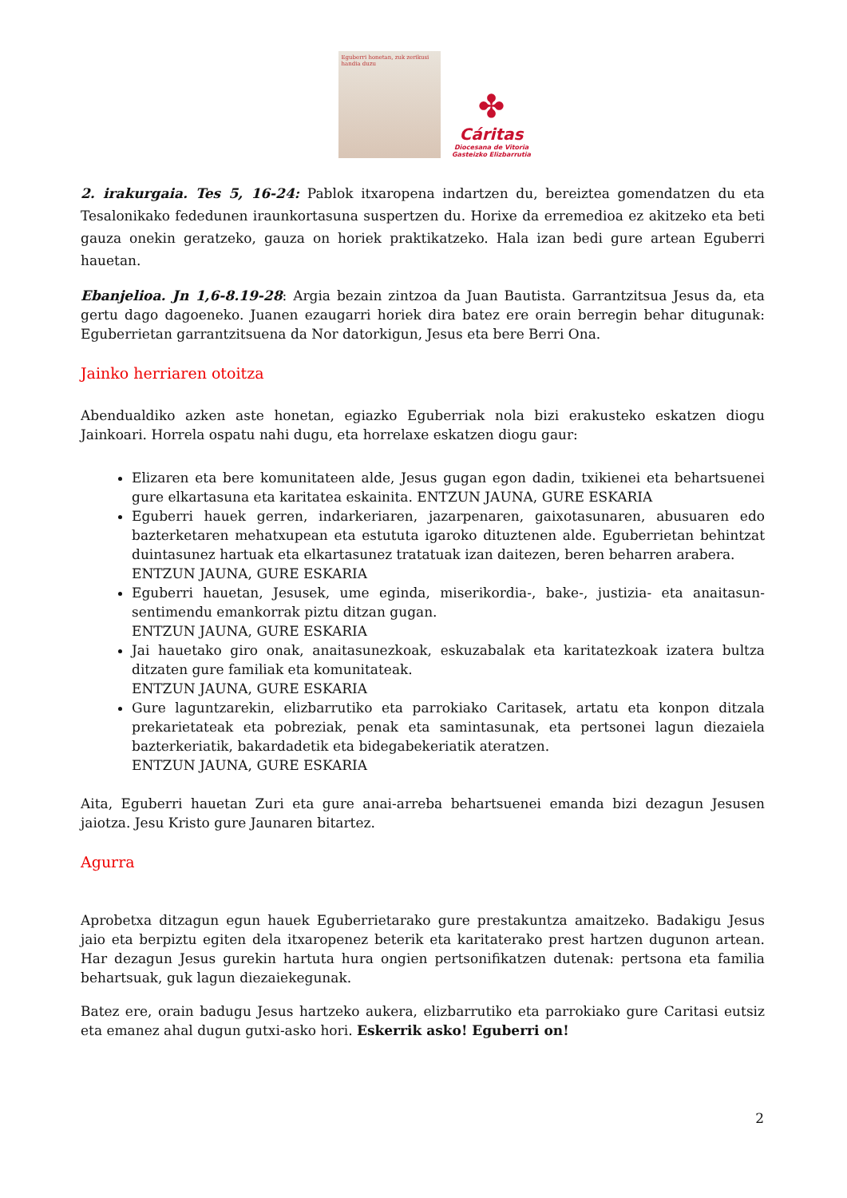Eguberri honetan, zuk zerikusi handia duzu
✤
Cáritas
Diocesana de Vitoria
Gasteizko Elizbarrutia
2. irakurgaia. Tes 5, 16-24: Pablok itxaropena indartzen du, bereiztea gomendatzen du eta Tesalonikako fededunen iraunkortasuna suspertzen du. Horixe da erremedioa ez akitzeko eta beti gauza onekin geratzeko, gauza on horiek praktikatzeko. Hala izan bedi gure artean Eguberri hauetan.
Ebanjelioa. Jn 1,6-8.19-28: Argia bezain zintzoa da Juan Bautista. Garrantzitsua Jesus da, eta gertu dago dagoeneko. Juanen ezaugarri horiek dira batez ere orain berregin behar ditugunak: Eguberrietan garrantzitsuena da Nor datorkigun, Jesus eta bere Berri Ona.
Jainko herriaren otoitza
Abendualdiko azken aste honetan, egiazko Eguberriak nola bizi erakusteko eskatzen diogu Jainkoari. Horrela ospatu nahi dugu, eta horrelaxe eskatzen diogu gaur:
Elizaren eta bere komunitateen alde, Jesus gugan egon dadin, txikienei eta behartsuenei gure elkartasuna eta karitatea eskainita. ENTZUN JAUNA, GURE ESKARIA
Eguberri hauek gerren, indarkeriaren, jazarpenaren, gaixotasunaren, abusuaren edo bazterketaren mehatxupean eta estututa igaroko dituztenen alde. Eguberrietan behintzat duintasunez hartuak eta elkartasunez tratatuak izan daitezen, beren beharren arabera.
ENTZUN JAUNA, GURE ESKARIA
Eguberri hauetan, Jesusek, ume eginda, miserikordia-, bake-, justizia- eta anaitasun-sentimendu emankorrak piztu ditzan gugan.
ENTZUN JAUNA, GURE ESKARIA
Jai hauetako giro onak, anaitasunezkoak, eskuzabalak eta karitatezkoak izatera bultza ditzaten gure familiak eta komunitateak.
ENTZUN JAUNA, GURE ESKARIA
Gure laguntzarekin, elizbarrutiko eta parrokiako Caritasek, artatu eta konpon ditzala prekarietateak eta pobreziak, penak eta samintasunak, eta pertsonei lagun diezaiela bazterkeriatik, bakardadetik eta bidegabekeriatik ateratzen.
ENTZUN JAUNA, GURE ESKARIA
Aita, Eguberri hauetan Zuri eta gure anai-arreba behartsuenei emanda bizi dezagun Jesusen jaiotza. Jesu Kristo gure Jaunaren bitartez.
Agurra
Aprobetxa ditzagun egun hauek Eguberrietarako gure prestakuntza amaitzeko. Badakigu Jesus jaio eta berpiztu egiten dela itxaropenez beterik eta karitaterako prest hartzen dugunon artean. Har dezagun Jesus gurekin hartuta hura ongien pertsonifikatzen dutenak: pertsona eta familia behartsuak, guk lagun diezaiekegunak.
Batez ere, orain badugu Jesus hartzeko aukera, elizbarrutiko eta parrokiako gure Caritasi eutsiz eta emanez ahal dugun gutxi-asko hori. Eskerrik asko! Eguberri on!
2